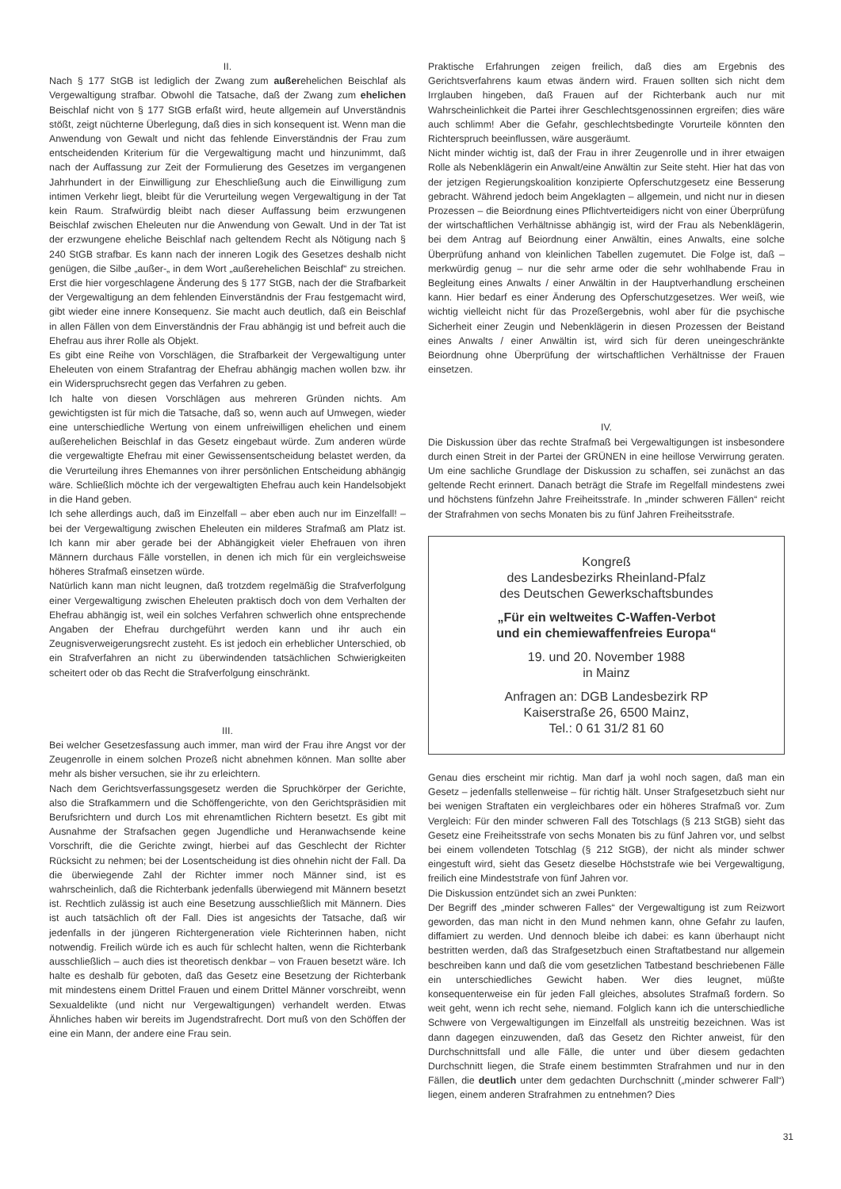II.
Nach § 177 StGB ist lediglich der Zwang zum außerehelichen Beischlaf als Vergewaltigung strafbar. Obwohl die Tatsache, daß der Zwang zum ehelichen Beischlaf nicht von § 177 StGB erfaßt wird, heute allgemein auf Unverständnis stößt, zeigt nüchterne Überlegung, daß dies in sich konsequent ist. Wenn man die Anwendung von Gewalt und nicht das fehlende Einverständnis der Frau zum entscheidenden Kriterium für die Vergewaltigung macht und hinzunimmt, daß nach der Auffassung zur Zeit der Formulierung des Gesetzes im vergangenen Jahrhundert in der Einwilligung zur Eheschließung auch die Einwilligung zum intimen Verkehr liegt, bleibt für die Verurteilung wegen Vergewaltigung in der Tat kein Raum. Strafwürdig bleibt nach dieser Auffassung beim erzwungenen Beischlaf zwischen Eheleuten nur die Anwendung von Gewalt. Und in der Tat ist der erzwungene eheliche Beischlaf nach geltendem Recht als Nötigung nach § 240 StGB strafbar. Es kann nach der inneren Logik des Gesetzes deshalb nicht genügen, die Silbe „außer-„ in dem Wort „außerehelichen Beischlaf“ zu streichen. Erst die hier vorgeschlagene Änderung des § 177 StGB, nach der die Strafbarkeit der Vergewaltigung an dem fehlenden Einverständnis der Frau festgemacht wird, gibt wieder eine innere Konsequenz. Sie macht auch deutlich, daß ein Beischlaf in allen Fällen von dem Einverständnis der Frau abhängig ist und befreit auch die Ehefrau aus ihrer Rolle als Objekt.
Es gibt eine Reihe von Vorschlägen, die Strafbarkeit der Vergewaltigung unter Eheleuten von einem Strafantrag der Ehefrau abhängig machen wollen bzw. ihr ein Widerspruchsrecht gegen das Verfahren zu geben.
Ich halte von diesen Vorschlägen aus mehreren Gründen nichts. Am gewichtigsten ist für mich die Tatsache, daß so, wenn auch auf Umwegen, wieder eine unterschiedliche Wertung von einem unfreiwilligen ehelichen und einem außerehelichen Beischlaf in das Gesetz eingebaut würde. Zum anderen würde die vergewaltigte Ehefrau mit einer Gewissensentscheidung belastet werden, da die Verurteilung ihres Ehemannes von ihrer persönlichen Entscheidung abhängig wäre. Schließlich möchte ich der vergewaltigten Ehefrau auch kein Handelsobjekt in die Hand geben.
Ich sehe allerdings auch, daß im Einzelfall – aber eben auch nur im Einzelfall! – bei der Vergewaltigung zwischen Eheleuten ein milderes Strafmaß am Platz ist. Ich kann mir aber gerade bei der Abhängigkeit vieler Ehefrauen von ihren Männern durchaus Fälle vorstellen, in denen ich mich für ein vergleichsweise höheres Strafmaß einsetzen würde.
Natürlich kann man nicht leugnen, daß trotzdem regelmäßig die Strafverfolgung einer Vergewaltigung zwischen Eheleuten praktisch doch von dem Verhalten der Ehefrau abhängig ist, weil ein solches Verfahren schwerlich ohne entsprechende Angaben der Ehefrau durchgeführt werden kann und ihr auch ein Zeugnisverweigerungsrecht zusteht. Es ist jedoch ein erheblicher Unterschied, ob ein Strafverfahren an nicht zu überwindenden tatsächlichen Schwierigkeiten scheitert oder ob das Recht die Strafverfolgung einschränkt.
III.
Bei welcher Gesetzesfassung auch immer, man wird der Frau ihre Angst vor der Zeugenrolle in einem solchen Prozeß nicht abnehmen können. Man sollte aber mehr als bisher versuchen, sie ihr zu erleichtern.
Nach dem Gerichtsverfassungsgesetz werden die Spruchkörper der Gerichte, also die Strafkammern und die Schöffengerichte, von den Gerichtspräsidien mit Berufsrichtern und durch Los mit ehrenamtlichen Richtern besetzt. Es gibt mit Ausnahme der Strafsachen gegen Jugendliche und Heranwachsende keine Vorschrift, die die Gerichte zwingt, hierbei auf das Geschlecht der Richter Rücksicht zu nehmen; bei der Losentscheidung ist dies ohnehin nicht der Fall. Da die überwiegende Zahl der Richter immer noch Männer sind, ist es wahrscheinlich, daß die Richterbank jedenfalls überwiegend mit Männern besetzt ist. Rechtlich zulässig ist auch eine Besetzung ausschließlich mit Männern. Dies ist auch tatsächlich oft der Fall. Dies ist angesichts der Tatsache, daß wir jedenfalls in der jüngeren Richtergeneration viele Richterinnen haben, nicht notwendig. Freilich würde ich es auch für schlecht halten, wenn die Richterbank ausschließlich – auch dies ist theoretisch denkbar – von Frauen besetzt wäre. Ich halte es deshalb für geboten, daß das Gesetz eine Besetzung der Richterbank mit mindestens einem Drittel Frauen und einem Drittel Männer vorschreibt, wenn Sexualdelikte (und nicht nur Vergewaltigungen) verhandelt werden. Etwas Ähnliches haben wir bereits im Jugendstrafrecht. Dort muß von den Schöffen der eine ein Mann, der andere eine Frau sein.
Praktische Erfahrungen zeigen freilich, daß dies am Ergebnis des Gerichtsverfahrens kaum etwas ändern wird. Frauen sollten sich nicht dem Irrglauben hingeben, daß Frauen auf der Richterbank auch nur mit Wahrscheinlichkeit die Partei ihrer Geschlechtsgenossinnen ergreifen; dies wäre auch schlimm! Aber die Gefahr, geschlechtsbedingte Vorurteile könnten den Richterspruch beeinflussen, wäre ausgeräumt.
Nicht minder wichtig ist, daß der Frau in ihrer Zeugenrolle und in ihrer etwaigen Rolle als Nebenklägerin ein Anwalt/eine Anwältin zur Seite steht. Hier hat das von der jetzigen Regierungskoalition konzipierte Opferschutzgesetz eine Besserung gebracht. Während jedoch beim Angeklagten – allgemein, und nicht nur in diesen Prozessen – die Beiordnung eines Pflichtverteidigers nicht von einer Überprüfung der wirtschaftlichen Verhältnisse abhängig ist, wird der Frau als Nebenklägerin, bei dem Antrag auf Beiordnung einer Anwältin, eines Anwalts, eine solche Überprüfung anhand von kleinlichen Tabellen zugemutet. Die Folge ist, daß – merkwürdig genug – nur die sehr arme oder die sehr wohlhabende Frau in Begleitung eines Anwalts / einer Anwältin in der Hauptverhandlung erscheinen kann. Hier bedarf es einer Änderung des Opferschutzgesetzes. Wer weiß, wie wichtig vielleicht nicht für das Prozeßergebnis, wohl aber für die psychische Sicherheit einer Zeugin und Nebenklägerin in diesen Prozessen der Beistand eines Anwalts / einer Anwältin ist, wird sich für deren uneingeschränkte Beiordnung ohne Überprüfung der wirtschaftlichen Verhältnisse der Frauen einsetzen.
IV.
Die Diskussion über das rechte Strafmaß bei Vergewaltigungen ist insbesondere durch einen Streit in der Partei der GRÜNEN in eine heillose Verwirrung geraten. Um eine sachliche Grundlage der Diskussion zu schaffen, sei zunächst an das geltende Recht erinnert. Danach beträgt die Strafe im Regelfall mindestens zwei und höchstens fünfzehn Jahre Freiheitsstrafe. In „minder schweren Fällen“ reicht der Strafrahmen von sechs Monaten bis zu fünf Jahren Freiheitsstrafe.
Kongreß
des Landesbezirks Rheinland-Pfalz
des Deutschen Gewerkschaftsbundes
„Für ein weltweites C-Waffen-Verbot
und ein chemiewaffenfreies Europa“
19. und 20. November 1988
in Mainz
Anfragen an: DGB Landesbezirk RP
Kaiserstraße 26, 6500 Mainz,
Tel.: 0 61 31/2 81 60
Genau dies erscheint mir richtig. Man darf ja wohl noch sagen, daß man ein Gesetz – jedenfalls stellenweise – für richtig hält. Unser Strafgesetzbuch sieht nur bei wenigen Straftaten ein vergleichbares oder ein höheres Strafmaß vor. Zum Vergleich: Für den minder schweren Fall des Totschlags (§ 213 StGB) sieht das Gesetz eine Freiheitsstrafe von sechs Monaten bis zu fünf Jahren vor, und selbst bei einem vollendeten Totschlag (§ 212 StGB), der nicht als minder schwer eingestuft wird, sieht das Gesetz dieselbe Höchststrafe wie bei Vergewaltigung, freilich eine Mindeststrafe von fünf Jahren vor.
Die Diskussion entzündet sich an zwei Punkten:
Der Begriff des „minder schweren Falles“ der Vergewaltigung ist zum Reizwort geworden, das man nicht in den Mund nehmen kann, ohne Gefahr zu laufen, diffamiert zu werden. Und dennoch bleibe ich dabei: es kann überhaupt nicht bestritten werden, daß das Strafgesetzbuch einen Straftatbestand nur allgemein beschreiben kann und daß die vom gesetzlichen Tatbestand beschriebenen Fälle ein unterschiedliches Gewicht haben. Wer dies leugnet, müßte konsequenterweise ein für jeden Fall gleiches, absolutes Strafmaß fordern. So weit geht, wenn ich recht sehe, niemand. Folglich kann ich die unterschiedliche Schwere von Vergewaltigungen im Einzelfall als unstreitig bezeichnen. Was ist dann dagegen einzuwenden, daß das Gesetz den Richter anweist, für den Durchschnittsfall und alle Fälle, die unter und über diesem gedachten Durchschnitt liegen, die Strafe einem bestimmten Strafrahmen und nur in den Fällen, die deutlich unter dem gedachten Durchschnitt („minder schwerer Fall“) liegen, einem anderen Strafrahmen zu entnehmen? Dies
31